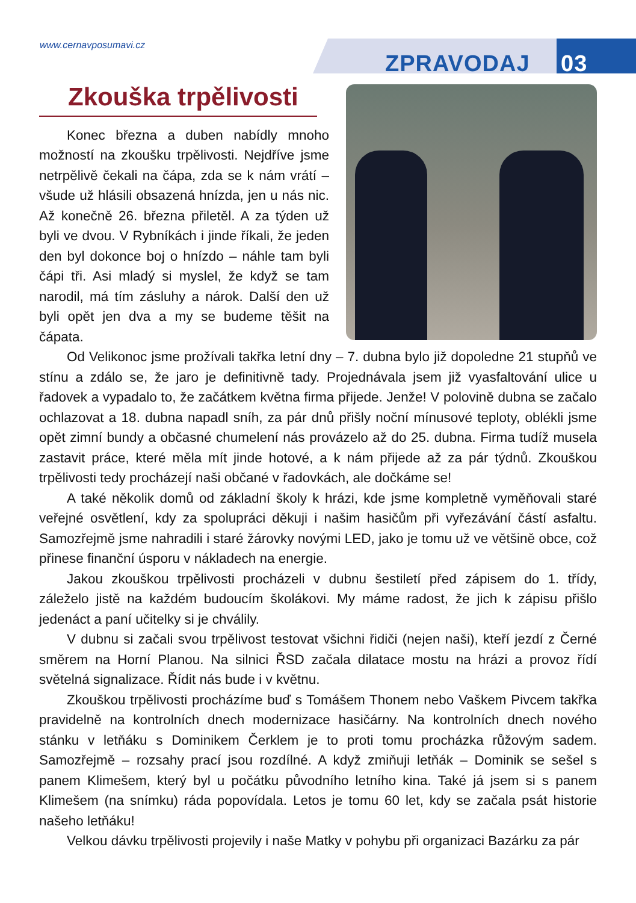www.cernavposumavi.cz
ZPRAVODAJ 03
Zkouška trpělivosti
Konec března a duben nabídly mnoho možností na zkoušku trpělivosti. Nejdříve jsme netrpělivě čekali na čápa, zda se k nám vrátí – všude už hlásili obsazená hnízda, jen u nás nic. Až konečně 26. března přiletěl. A za týden už byli ve dvou. V Rybníkách i jinde říkali, že jeden den byl dokonce boj o hnízdo – náhle tam byli čápi tři. Asi mladý si myslel, že když se tam narodil, má tím zásluhy a nárok. Další den už byli opět jen dva a my se budeme těšit na čápata.
Od Velikonoc jsme prožívali takřka letní dny – 7. dubna bylo již dopoledne 21 stupňů ve stínu a zdálo se, že jaro je definitivně tady. Projednávala jsem již vyasfaltování ulice u řadovek a vypadalo to, že začátkem května firma přijede. Jenže! V polovině dubna se začalo ochlazovat a 18. dubna napadl sníh, za pár dnů přišly noční mínusové teploty, oblékli jsme opět zimní bundy a občasné chumelení nás provázelo až do 25. dubna. Firma tudíž musela zastavit práce, které měla mít jinde hotové, a k nám přijede až za pár týdnů. Zkouškou trpělivosti tedy procházejí naši občané v řadovkách, ale dočkáme se!
A také několik domů od základní školy k hrázi, kde jsme kompletně vyměňovali staré veřejné osvětlení, kdy za spolupráci děkuji i našim hasičům při vyřezávání částí asfaltu. Samozřejmě jsme nahradili i staré žárovky novými LED, jako je tomu už ve většině obce, což přinese finanční úsporu v nákladech na energie.
Jakou zkouškou trpělivosti procházeli v dubnu šestiletí před zápisem do 1. třídy, záleželo jistě na každém budoucím školákovi. My máme radost, že jich k zápisu přišlo jedenáct a paní učitelky si je chválily.
V dubnu si začali svou trpělivost testovat všichni řidiči (nejen naši), kteří jezdí z Černé směrem na Horní Planou. Na silnici ŘSD začala dilatace mostu na hrázi a provoz řídí světelná signalizace. Řídit nás bude i v květnu.
Zkouškou trpělivosti procházíme buď s Tomášem Thonem nebo Vaškem Pivcem takřka pravidelně na kontrolních dnech modernizace hasičárny. Na kontrolních dnech nového stánku v letňáku s Dominikem Čerklem je to proti tomu procházka růžovým sadem. Samozřejmě – rozsahy prací jsou rozdílné. A když zmiňuji letňák – Dominik se sešel s panem Klimešem, který byl u počátku původního letního kina. Také já jsem si s panem Klimešem (na snímku) ráda popovídala. Letos je tomu 60 let, kdy se začala psát historie našeho letňáku!
Velkou dávku trpělivosti projevily i naše Matky v pohybu při organizaci Bazárku za pár